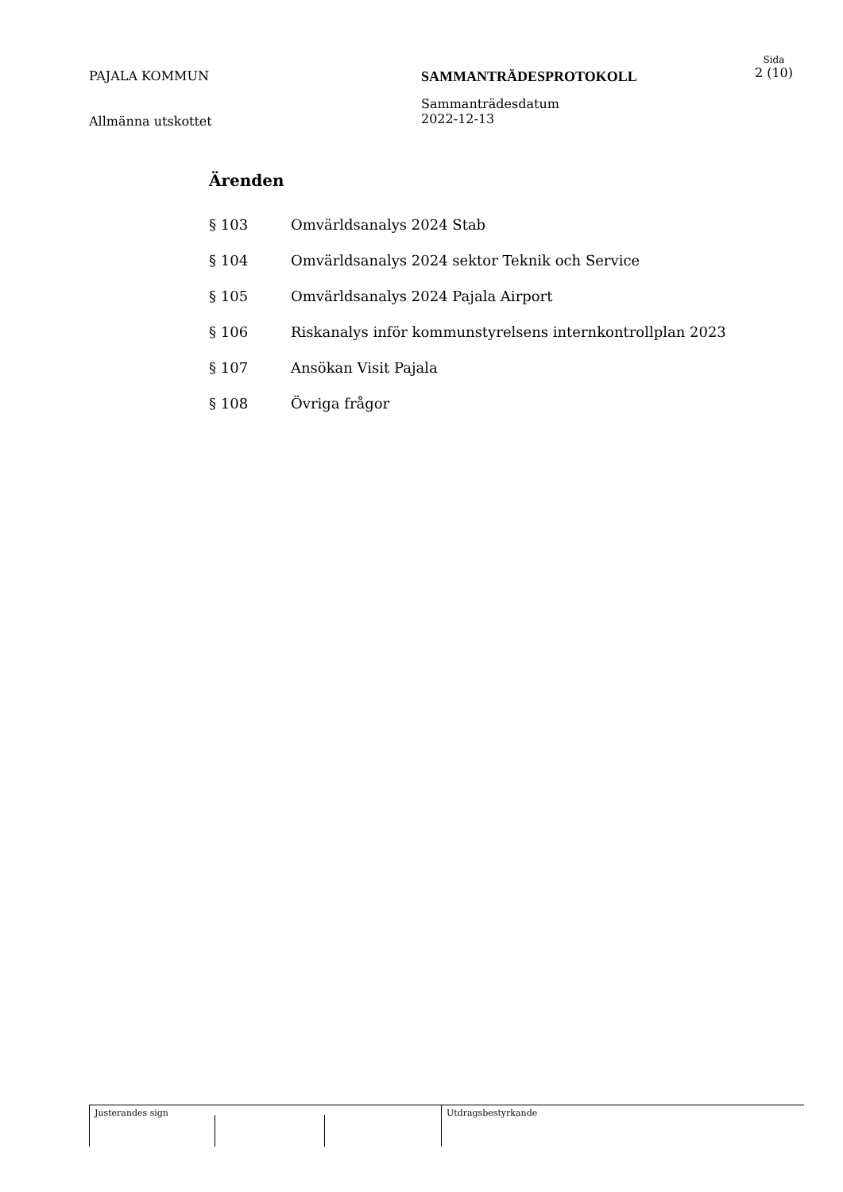PAJALA KOMMUN SAMMANTRÄDESPROTOKOLL
Sida
2 (10)
Allmänna utskottet
Sammanträdesdatum
2022-12-13
Ärenden
§ 103 Omvärldsanalys 2024 Stab
§ 104 Omvärldsanalys 2024 sektor Teknik och Service
§ 105 Omvärldsanalys 2024 Pajala Airport
§ 106 Riskanalys inför kommunstyrelsens internkontrollplan 2023
§ 107 Ansökan Visit Pajala
§ 108 Övriga frågor
Justerandes sign Utdragsbestyrkande